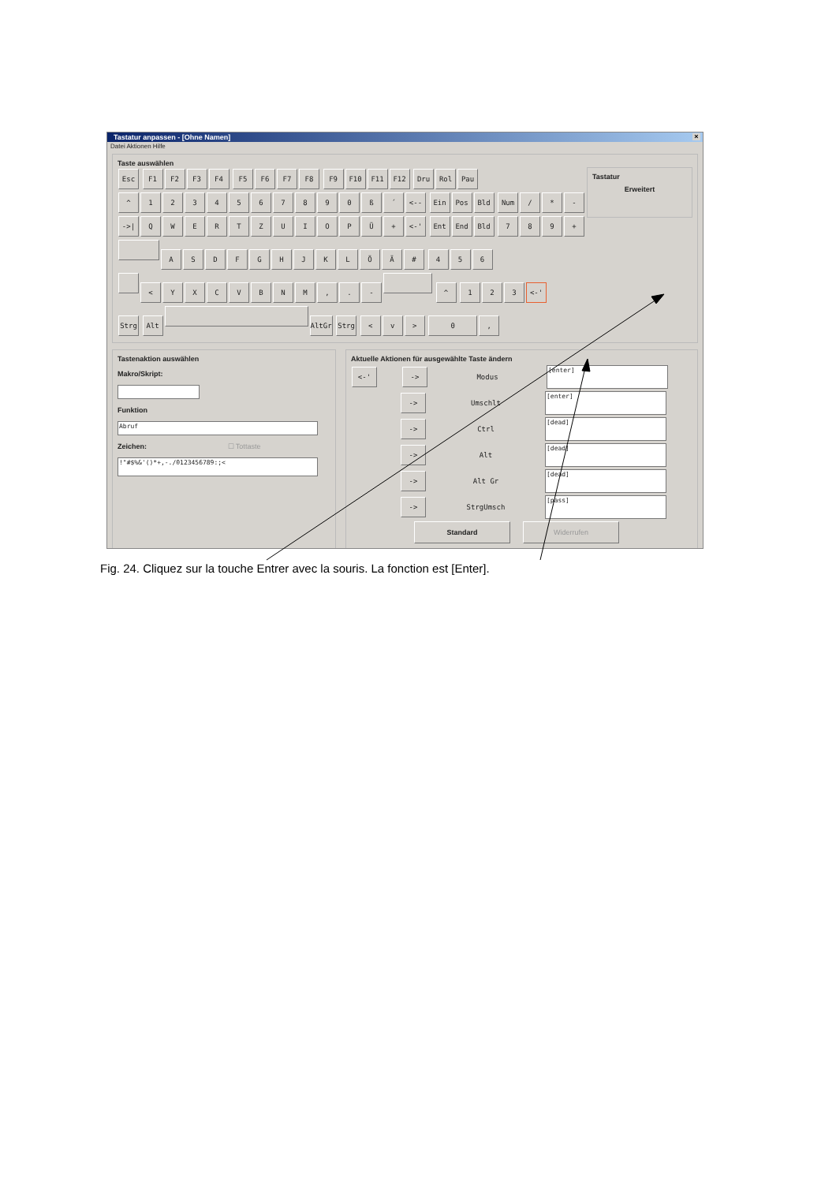Tastatur anpassen - [Ohne Namen] ×
Datei Aktionen Hilfe
Taste auswählen
Esc F1 F2 F3 F4 F5 F6 F7 F8 F9 F10 F11 F12 Dru Rol Pau
^ 1234567890 ß ´ <-- Ein Pos Bld Num / * -
->| QWERTZUIOPÜ + <-' Ent End Bld 789 +
ASDFGHJKLÖÄ # 456
< YXCVBNM,. - ^ 123 <-'
Strg Alt AltGr Strg < v > 0,
Tastatur
Erweitert
Tastenaktion auswählen
Makro/Skript:
Funktion
Abruf
Zeichen: ☐ Tottaste
!"#$%&'()*+,-./0123456789:;<
Aktuelle Aktionen für ausgewählte Taste ändern
<-' -> Modus [enter]
-> Umschlt [enter]
-> Ctrl [dead]
-> Alt [dead]
-> Alt Gr [dead]
-> StrgUmsch [pass]
Standard Widerrufen
Fig. 24. Cliquez sur la touche Entrer avec la souris. La fonction est [Enter].